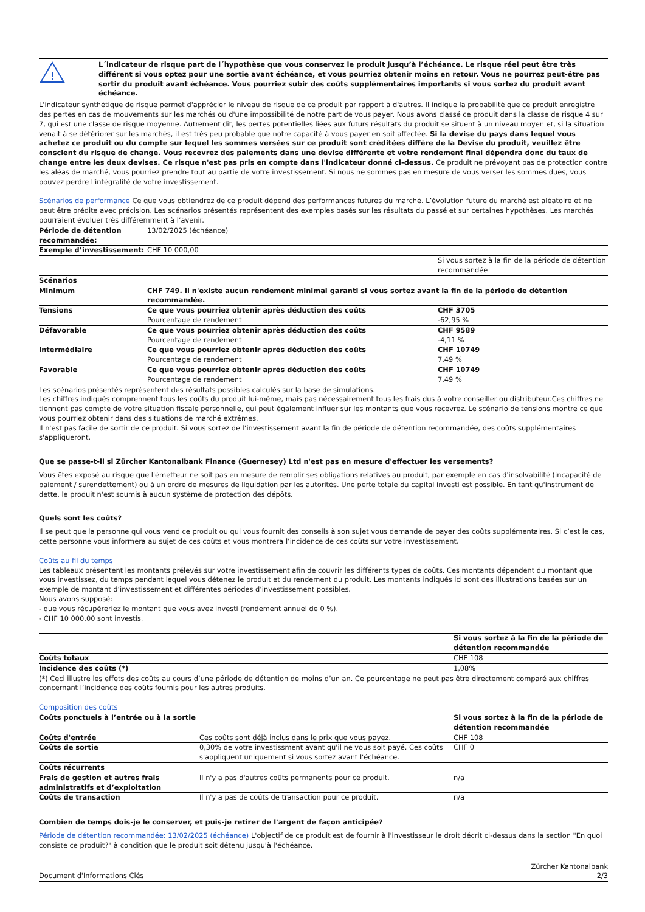!
L´indicateur de risque part de l´hypothèse que vous conservez le produit jusqu’à l’échéance. Le risque réel peut être très différent si vous optez pour une sortie avant échéance, et vous pourriez obtenir moins en retour. Vous ne pourrez peut-être pas sortir du produit avant échéance. Vous pourriez subir des coûts supplémentaires importants si vous sortez du produit avant échéance.
L'indicateur synthétique de risque permet d'apprécier le niveau de risque de ce produit par rapport à d'autres. Il indique la probabilité que ce produit enregistre des pertes en cas de mouvements sur les marchés ou d'une impossibilité de notre part de vous payer. Nous avons classé ce produit dans la classe de risque 4 sur 7, qui est une classe de risque moyenne. Autrement dit, les pertes potentielles liées aux futurs résultats du produit se situent à un niveau moyen et, si la situation venait à se détériorer sur les marchés, il est très peu probable que notre capacité à vous payer en soit affectée. Si la devise du pays dans lequel vous achetez ce produit ou du compte sur lequel les sommes versées sur ce produit sont créditées diffère de la Devise du produit, veuillez être conscient du risque de change. Vous recevrez des paiements dans une devise différente et votre rendement final dépendra donc du taux de change entre les deux devises. Ce risque n'est pas pris en compte dans l'indicateur donné ci-dessus. Ce produit ne prévoyant pas de protection contre les aléas de marché, vous pourriez prendre tout au partie de votre investissement. Si nous ne sommes pas en mesure de vous verser les sommes dues, vous pouvez perdre l'intégralité de votre investissement.
Scénarios de performance Ce que vous obtiendrez de ce produit dépend des performances futures du marché. L’évolution future du marché est aléatoire et ne peut être prédite avec précision. Les scénarios présentés représentent des exemples basés sur les résultats du passé et sur certaines hypothèses. Les marchés pourraient évoluer très différemment à l’avenir.
| Période de détention recommandée: | 13/02/2025 (échéance) | |
| Exemple d’investissement: | CHF 10 000,00 | |
| | | Si vous sortez à la fin de la période de détention recommandée |
| Scénarios | | |
| Minimum | CHF 749. Il n'existe aucun rendement minimal garanti si vous sortez avant la fin de la période de détention recommandée. | |
| Tensions | Ce que vous pourriez obtenir après déduction des coûts Pourcentage de rendement | CHF 3705 -62,95 % |
| Défavorable | Ce que vous pourriez obtenir après déduction des coûts Pourcentage de rendement | CHF 9589 -4,11 % |
| Intermédiaire | Ce que vous pourriez obtenir après déduction des coûts Pourcentage de rendement | CHF 10749 7,49 % |
| Favorable | Ce que vous pourriez obtenir après déduction des coûts Pourcentage de rendement | CHF 10749 7,49 % |
Les scénarios présentés représentent des résultats possibles calculés sur la base de simulations.
Les chiffres indiqués comprennent tous les coûts du produit lui-même, mais pas nécessairement tous les frais dus à votre conseiller ou distributeur.Ces chiffres ne tiennent pas compte de votre situation fiscale personnelle, qui peut également influer sur les montants que vous recevrez. Le scénario de tensions montre ce que vous pourriez obtenir dans des situations de marché extrêmes.
Il n'est pas facile de sortir de ce produit. Si vous sortez de l’investissement avant la fin de période de détention recommandée, des coûts supplémentaires s'appliqueront.
Que se passe-t-il si Zürcher Kantonalbank Finance (Guernesey) Ltd n'est pas en mesure d'effectuer les versements?
Vous êtes exposé au risque que l'émetteur ne soit pas en mesure de remplir ses obligations relatives au produit, par exemple en cas d'insolvabilité (incapacité de paiement / surendettement) ou à un ordre de mesures de liquidation par les autorités. Une perte totale du capital investi est possible. En tant qu'instrument de dette, le produit n'est soumis à aucun système de protection des dépôts.
Quels sont les coûts?
Il se peut que la personne qui vous vend ce produit ou qui vous fournit des conseils à son sujet vous demande de payer des coûts supplémentaires. Si c’est le cas, cette personne vous informera au sujet de ces coûts et vous montrera l’incidence de ces coûts sur votre investissement.
Coûts au fil du temps
Les tableaux présentent les montants prélevés sur votre investissement afin de couvrir les différents types de coûts. Ces montants dépendent du montant que vous investissez, du temps pendant lequel vous détenez le produit et du rendement du produit. Les montants indiqués ici sont des illustrations basées sur un exemple de montant d’investissement et différentes périodes d’investissement possibles.
Nous avons supposé:
- que vous récupéreriez le montant que vous avez investi (rendement annuel de 0 %).
- CHF 10 000,00 sont investis.
| | Si vous sortez à la fin de la période de détention recommandée |
| Coûts totaux | CHF 108 |
| Incidence des coûts (*) | 1,08% |
(*) Ceci illustre les effets des coûts au cours d’une période de détention de moins d’un an. Ce pourcentage ne peut pas être directement comparé aux chiffres concernant l’incidence des coûts fournis pour les autres produits.
Composition des coûts
| Coûts ponctuels à l’entrée ou à la sortie | | Si vous sortez à la fin de la période de détention recommandée |
| --- | --- | --- |
| Coûts d'entrée | Ces coûts sont déjà inclus dans le prix que vous payez. | CHF 108 |
| Coûts de sortie | 0,30% de votre investissment avant qu'il ne vous soit payé. Ces coûts s'appliquent uniquement si vous sortez avant l'échéance. | CHF 0 |
| Coûts récurrents | | |
| Frais de gestion et autres frais administratifs et d’exploitation | Il n'y a pas d'autres coûts permanents pour ce produit. | n/a |
| Coûts de transaction | Il n'y a pas de coûts de transaction pour ce produit. | n/a |
Combien de temps dois-je le conserver, et puis-je retirer de l'argent de façon anticipée?
Période de détention recommandée: 13/02/2025 (échéance) L'objectif de ce produit est de fournir à l'investisseur le droit décrit ci-dessus dans la section "En quoi consiste ce produit?" à condition que le produit soit détenu jusqu'à l'échéance.
Document d'Informations Clés Zürcher Kantonalbank
2/3